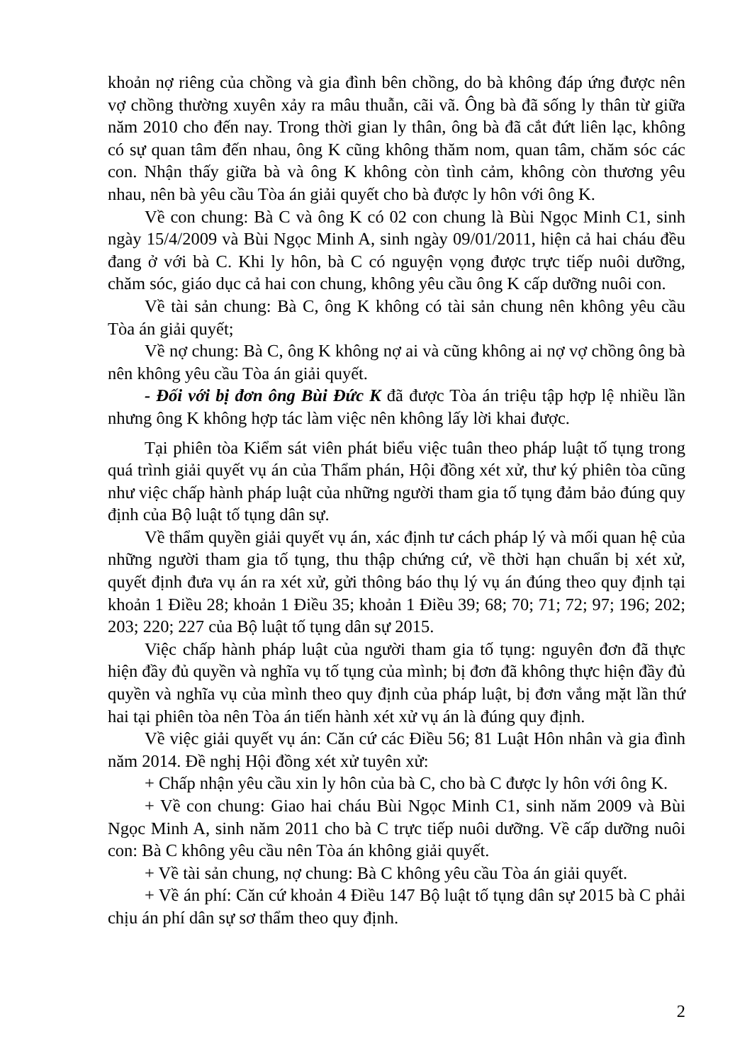khoản nợ riêng của chồng và gia đình bên chồng, do bà không đáp ứng được nên vợ chồng thường xuyên xảy ra mâu thuẫn, cãi vã. Ông bà đã sống ly thân từ giữa năm 2010 cho đến nay. Trong thời gian ly thân, ông bà đã cắt đứt liên lạc, không có sự quan tâm đến nhau, ông K cũng không thăm nom, quan tâm, chăm sóc các con. Nhận thấy giữa bà và ông K không còn tình cảm, không còn thương yêu nhau, nên bà yêu cầu Tòa án giải quyết cho bà được ly hôn với ông K.
Về con chung: Bà C và ông K có 02 con chung là Bùi Ngọc Minh C1, sinh ngày 15/4/2009 và Bùi Ngọc Minh A, sinh ngày 09/01/2011, hiện cả hai cháu đều đang ở với bà C. Khi ly hôn, bà C có nguyện vọng được trực tiếp nuôi dưỡng, chăm sóc, giáo dục cả hai con chung, không yêu cầu ông K cấp dưỡng nuôi con.
Về tài sản chung: Bà C, ông K không có tài sản chung nên không yêu cầu Tòa án giải quyết;
Về nợ chung: Bà C, ông K không nợ ai và cũng không ai nợ vợ chồng ông bà nên không yêu cầu Tòa án giải quyết.
- Đối với bị đơn ông Bùi Đức K đã được Tòa án triệu tập hợp lệ nhiều lần nhưng ông K không hợp tác làm việc nên không lấy lời khai được.
Tại phiên tòa Kiểm sát viên phát biểu việc tuân theo pháp luật tố tụng trong quá trình giải quyết vụ án của Thẩm phán, Hội đồng xét xử, thư ký phiên tòa cũng như việc chấp hành pháp luật của những người tham gia tố tụng đảm bảo đúng quy định của Bộ luật tố tụng dân sự.
Về thẩm quyền giải quyết vụ án, xác định tư cách pháp lý và mối quan hệ của những người tham gia tố tụng, thu thập chứng cứ, về thời hạn chuẩn bị xét xử, quyết định đưa vụ án ra xét xử, gửi thông báo thụ lý vụ án đúng theo quy định tại khoản 1 Điều 28; khoản 1 Điều 35; khoản 1 Điều 39; 68; 70; 71; 72; 97; 196; 202; 203; 220; 227 của Bộ luật tố tụng dân sự 2015.
Việc chấp hành pháp luật của người tham gia tố tụng: nguyên đơn đã thực hiện đầy đủ quyền và nghĩa vụ tố tụng của mình; bị đơn đã không thực hiện đầy đủ quyền và nghĩa vụ của mình theo quy định của pháp luật, bị đơn vắng mặt lần thứ hai tại phiên tòa nên Tòa án tiến hành xét xử vụ án là đúng quy định.
Về việc giải quyết vụ án: Căn cứ các Điều 56; 81 Luật Hôn nhân và gia đình năm 2014. Đề nghị Hội đồng xét xử tuyên xử:
+ Chấp nhận yêu cầu xin ly hôn của bà C, cho bà C được ly hôn với ông K.
+ Về con chung: Giao hai cháu Bùi Ngọc Minh C1, sinh năm 2009 và Bùi Ngọc Minh A, sinh năm 2011 cho bà C trực tiếp nuôi dưỡng. Về cấp dưỡng nuôi con: Bà C không yêu cầu nên Tòa án không giải quyết.
+ Về tài sản chung, nợ chung: Bà C không yêu cầu Tòa án giải quyết.
+ Về án phí: Căn cứ khoản 4 Điều 147 Bộ luật tố tụng dân sự 2015 bà C phải chịu án phí dân sự sơ thẩm theo quy định.
2